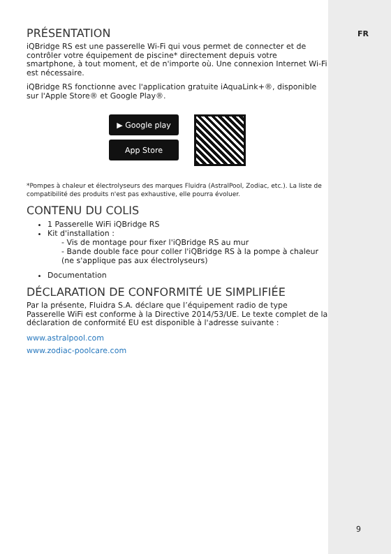PRÉSENTATION
iQBridge RS est une passerelle Wi-Fi qui vous permet de connecter et de contrôler votre équipement de piscine* directement depuis votre smartphone, à tout moment, et de n'importe où. Une connexion Internet Wi-Fi est nécessaire.
iQBridge RS fonctionne avec l'application gratuite iAquaLink+®, disponible sur l'Apple Store® et Google Play®.
▶ Google play
App Store
*Pompes à chaleur et électrolyseurs des marques Fluidra (AstralPool, Zodiac, etc.). La liste de compatibilité des produits n'est pas exhaustive, elle pourra évoluer.
CONTENU DU COLIS
1 Passerelle WiFi iQBridge RS
Kit d'installation :
- Vis de montage pour fixer l'iQBridge RS au mur
- Bande double face pour coller l'iQBridge RS à la pompe à chaleur (ne s'applique pas aux électrolyseurs)
Documentation
DÉCLARATION DE CONFORMITÉ UE SIMPLIFIÉE
Par la présente, Fluidra S.A. déclare que l’équipement radio de type Passerelle WiFi est conforme à la Directive 2014/53/UE. Le texte complet de la déclaration de conformité EU est disponible à l'adresse suivante :
www.astralpool.com
www.zodiac-poolcare.com
FR
9